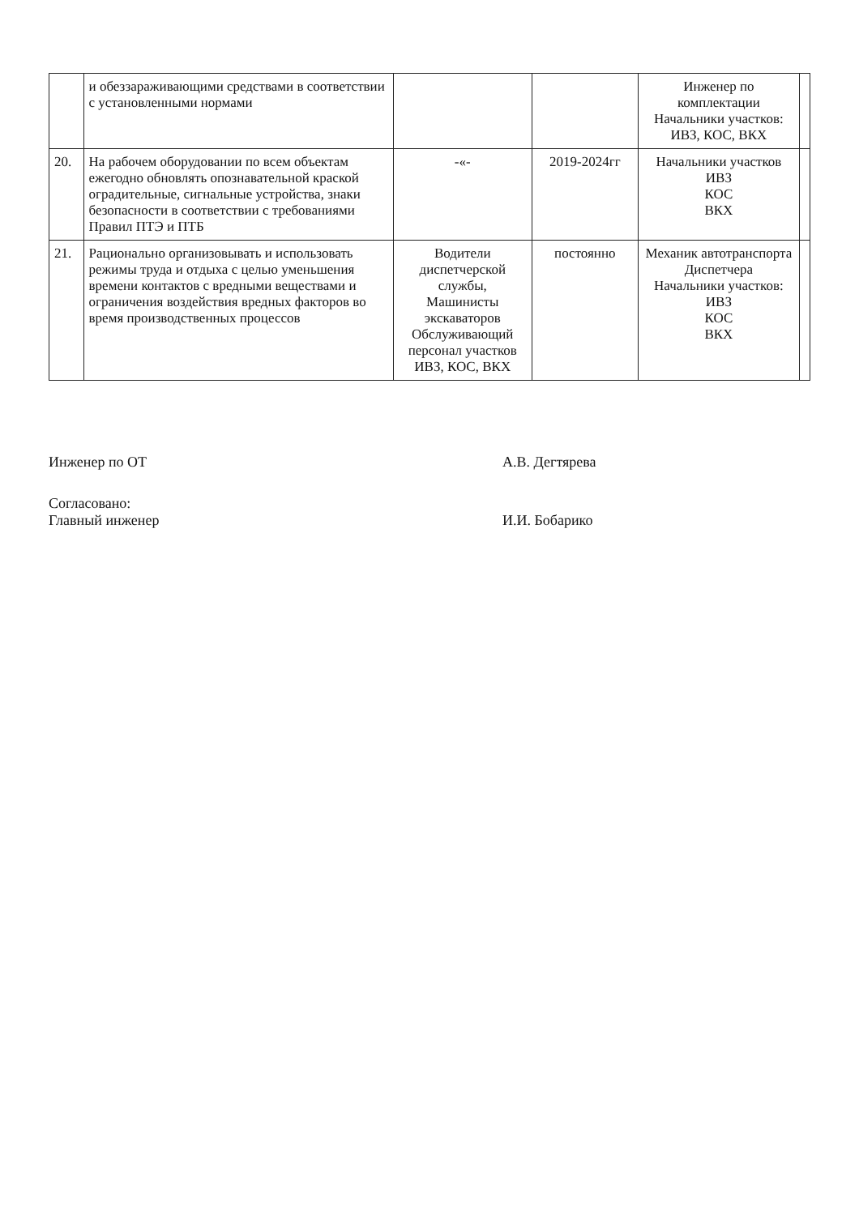| | и обеззараживающими средствами в соответствии с установленными нормами | | | Инженер по комплектации Начальники участков: ИВЗ, КОС, ВКХ | |
| 20. | На рабочем оборудовании по всем объектам ежегодно обновлять опознавательной краской оградительные, сигнальные устройства, знаки безопасности в соответствии с требованиями Правил ПТЭ и ПТБ | -«- | 2019-2024гг | Начальники участков ИВЗ КОС ВКХ | |
| 21. | Рационально организовывать и использовать режимы труда и отдыха с целью уменьшения времени контактов с вредными веществами и ограничения воздействия вредных факторов во время производственных процессов | Водители диспетчерской службы, Машинисты экскаваторов Обслуживающий персонал участков ИВЗ, КОС, ВКХ | постоянно | Механик автотранспорта Диспетчера Начальники участков: ИВЗ КОС ВКХ | |
Инженер по ОТ А.В. Дегтярева
Согласовано:
Главный инженер
И.И. Бобарико